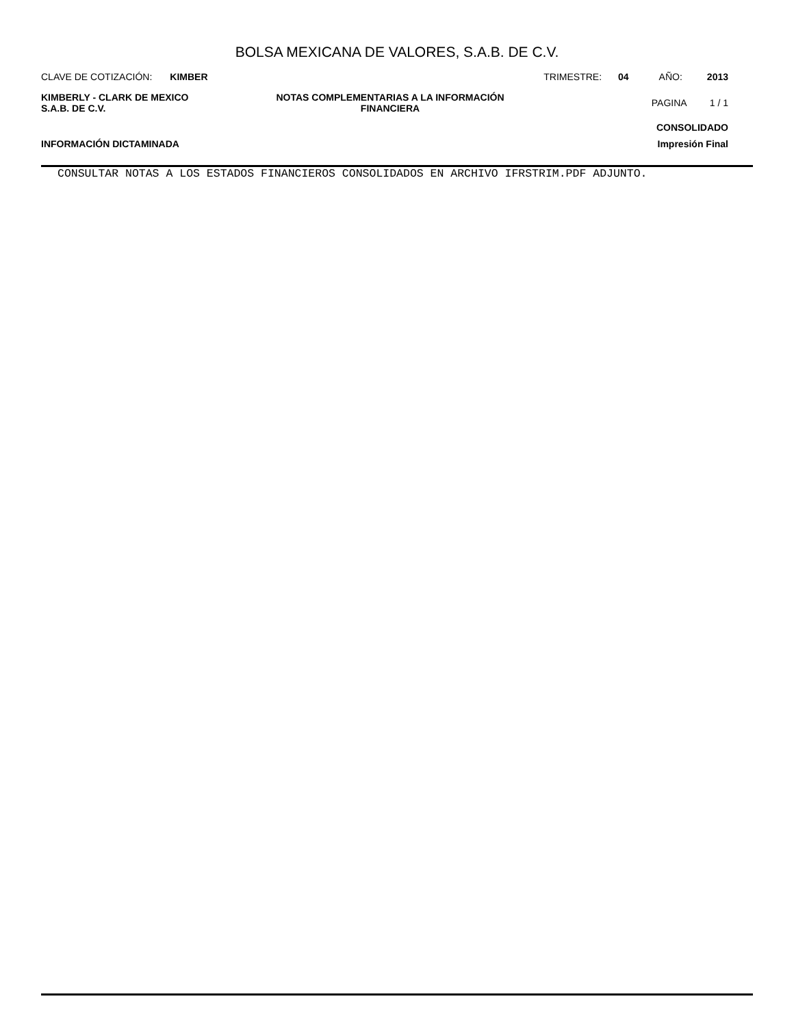BOLSA MEXICANA DE VALORES, S.A.B. DE C.V.
CLAVE DE COTIZACIÓN: KIMBER TRIMESTRE: 04 AÑO: 2013
KIMBERLY - CLARK DE MEXICO
S.A.B. DE C.V.
NOTAS COMPLEMENTARIAS A LA INFORMACIÓN
FINANCIERA
PAGINA 1 / 1
CONSOLIDADO
INFORMACIÓN DICTAMINADA Impresión Final
CONSULTAR NOTAS A LOS ESTADOS FINANCIEROS CONSOLIDADOS EN ARCHIVO IFRSTRIM.PDF ADJUNTO.